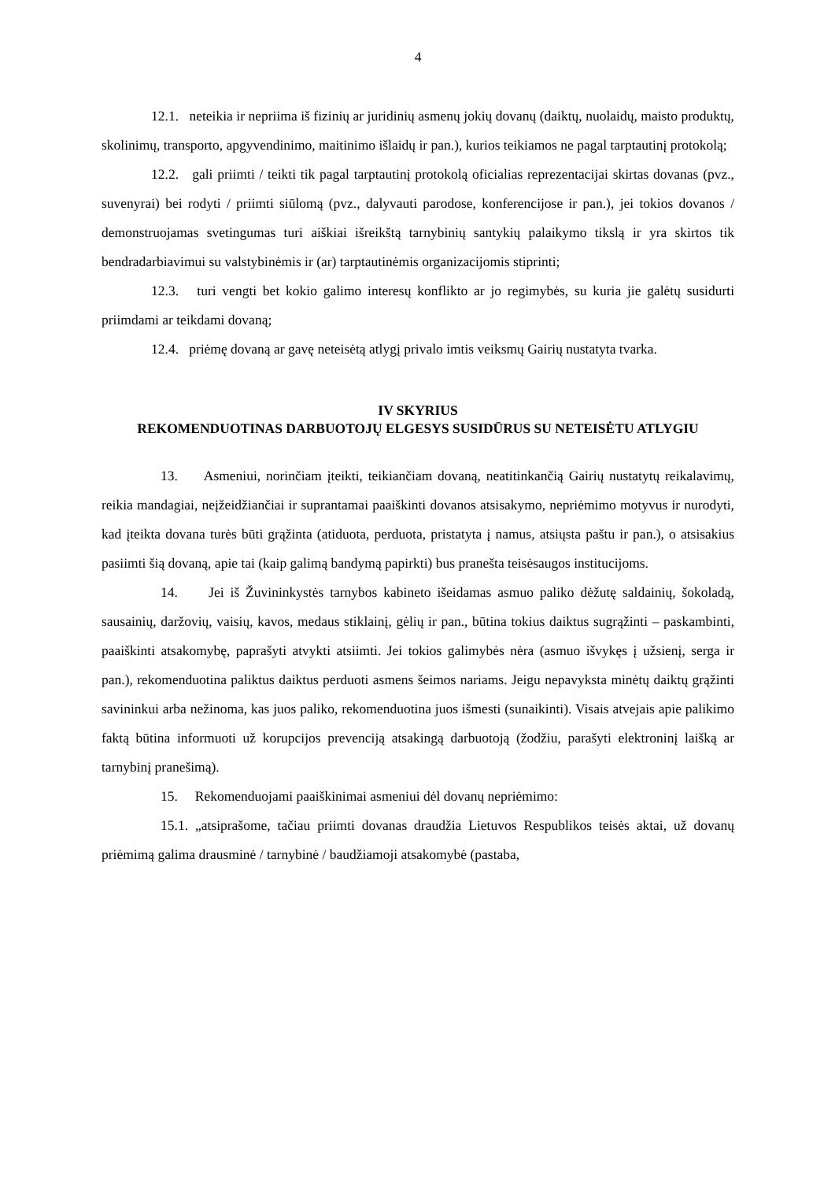4
12.1. neteikia ir nepriima iš fizinių ar juridinių asmenų jokių dovanų (daiktų, nuolaidų, maisto produktų, skolinimų, transporto, apgyvendinimo, maitinimo išlaidų ir pan.), kurios teikiamos ne pagal tarptautinį protokolą;
12.2. gali priimti / teikti tik pagal tarptautinį protokolą oficialias reprezentacijai skirtas dovanas (pvz., suvenyrai) bei rodyti / priimti siūlomą (pvz., dalyvauti parodose, konferencijose ir pan.), jei tokios dovanos / demonstruojamas svetingumas turi aiškiai išreikštą tarnybinių santykių palaikymo tikslą ir yra skirtos tik bendradarbiavimui su valstybinėmis ir (ar) tarptautinėmis organizacijomis stiprinti;
12.3. turi vengti bet kokio galimo interesų konflikto ar jo regimybės, su kuria jie galėtų susidurti priimdami ar teikdami dovaną;
12.4. priėmę dovaną ar gavę neteisėtą atlygį privalo imtis veiksmų Gairių nustatyta tvarka.
IV SKYRIUS
REKOMENDUOTINAS DARBUOTOJŲ ELGESYS SUSIDŪRUS SU NETEISĖTU ATLYGIU
13. Asmeniui, norinčiam įteikti, teikiančiam dovaną, neatitinkančią Gairių nustatytų reikalavimų, reikia mandagiai, neįžeidžiančiai ir suprantamai paaiškinti dovanos atsisakymo, nepriėmimo motyvus ir nurodyti, kad įteikta dovana turės būti grąžinta (atiduota, perduota, pristatyta į namus, atsiųsta paštu ir pan.), o atsisakius pasiimti šią dovaną, apie tai (kaip galimą bandymą papirkti) bus pranešta teisėsaugos institucijoms.
14. Jei iš Žuvininkystės tarnybos kabineto išeidamas asmuo paliko dėžutę saldainių, šokoladą, sausainių, daržovių, vaisių, kavos, medaus stiklainį, gėlių ir pan., būtina tokius daiktus sugrąžinti – paskambinti, paaiškinti atsakomybę, paprašyti atvykti atsiimti. Jei tokios galimybės nėra (asmuo išvykęs į užsienį, serga ir pan.), rekomenduotina paliktus daiktus perduoti asmens šeimos nariams. Jeigu nepavyksta minėtų daiktų grąžinti savininkui arba nežinoma, kas juos paliko, rekomenduotina juos išmesti (sunaikinti). Visais atvejais apie palikimo faktą būtina informuoti už korupcijos prevenciją atsakingą darbuotoją (žodžiu, parašyti elektroninį laišką ar tarnybinį pranešimą).
15. Rekomenduojami paaiškinimai asmeniui dėl dovanų nepriėmimo:
15.1. „atsiprašome, tačiau priimti dovanas draudžia Lietuvos Respublikos teisės aktai, už dovanų priėmimą galima drausminė / tarnybinė / baudžiamoji atsakomybė (pastaba,